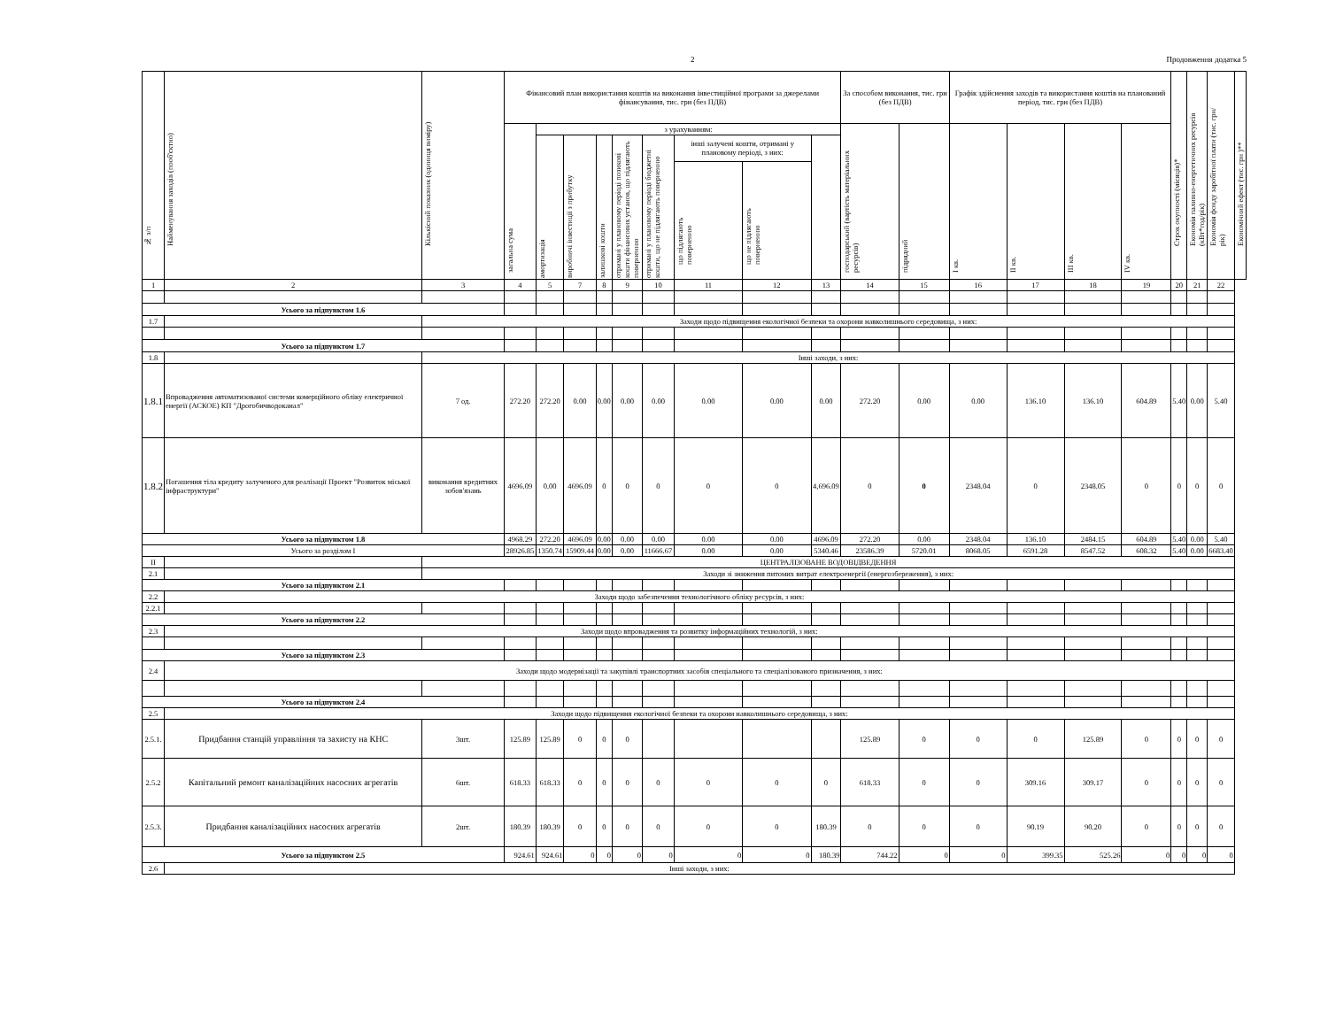2 Продовження додатка 5
| № з/п | Найменування заходів (пооб'єктно) | Кількісний показник (одиниця виміру) | Фінансовий план використання коштів на виконання інвестиційної програми за джерелами фінансування, тис. грн (без ПДВ) | | | | | | | | | За способом виконання, тис. грн (без ПДВ) | | Графік здійснення заходів та використання коштів на планований період, тис. грн (без ПДВ) | | | | Строк окупності (місяців)* | Економія паливно-енергетичних ресурсів (кВт*год/рік) | Економія фонду заробітної плати (тис. грн/рік) | Економічний ефект (тис. грн )** |
| --- | --- | --- | --- | --- | --- | --- | --- | --- | --- | --- | --- | --- | --- | --- | --- | --- | --- | --- | --- | --- | --- |
| | | | загальна сума | з урахуванням: | | | | | | | | господарський (вартість матеріальних ресурсів) | підрядний | I кв. | II кв. | III кв. | IV кв. | | | | |
| | | | | амортизація | виробничі інвестиції з прибутку | залишкові кошти | отримані у плановому періоді позикові кошти фінансових установ, що підлягають поверненню | отримані у плановому періоді бюджетні кошти, що не підлягають поверненню | інші залучені кошти, отримані у плановому періоді, з них: | | | | | | | | | | | | |
| | | | | | | | | | що підлягають поверненню | що не підлягають поверненню | | | | | | | | | | | |
| 1 | 2 | 3 | 4 | 5 | 7 | 8 | 9 | 10 | 11 | 12 | 13 | 14 | 15 | 16 | 17 | 18 | 19 | 20 | 21 | 22 | |
| Усього за підпунктом 1.6 | | | | | | | | | | | | | | | | | | | | | |
| 1.7 | | Заходи щодо підвищення екологічної безпеки та охорони навколишнього середовища, з них: | | | | | | | | | | | | | | | | | | | |
| Усього за підпунктом 1.7 | | | | | | | | | | | | | | | | | | | | | |
| 1.8 | | Інші заходи, з них: | | | | | | | | | | | | | | | | | | | |
| 1.8.1 | Впровадження автоматизованої системи комерційного обліку електричної енергії (АСКОЕ) КП "Дрогобичводоканал" | 7 од. | 272.20 | 272.20 | 0.00 | 0.00 | 0.00 | 0.00 | 0.00 | 0.00 | 0.00 | 272.20 | 0.00 | 0.00 | 136.10 | 136.10 | 604.89 | 5.40 | 0.00 | 5.40 | |
| 1.8.2 | Погашення тіла кредиту залученого для реалізації Проект "Розвиток міської інфраструктури" | виконання кредитних зобов'язань | 4696.09 | 0.00 | 4696.09 | 0 | 0 | 0 | 0 | 0 | 4,696.09 | 0 | 0 | 2348.04 | 0 | 2348.05 | 0 | 0 | 0 | 0 | |
| Усього за підпунктом 1.8 | | | 4968.29 | 272.20 | 4696.09 | 0.00 | 0.00 | 0.00 | 0.00 | 0.00 | 4696.09 | 272.20 | 0.00 | 2348.04 | 136.10 | 2484.15 | 604.89 | 5.40 | 0.00 | 5.40 | |
| Усього за розділом I | | | 28926.85 | 1350.74 | 15909.44 | 0.00 | 0.00 | 11666.67 | 0.00 | 0.00 | 5340.46 | 23586.39 | 5720.01 | 8068.05 | 6591.28 | 8547.52 | 608.32 | 5.40 | 0.00 | 6683.40 | |
| II | | ЦЕНТРАЛІЗОВАНЕ ВОДОВІДВЕДЕННЯ | | | | | | | | | | | | | | | | | | | |
| 2.1 | | Заходи зі зниження питомих витрат електроенергії (енергозбереження), з них: | | | | | | | | | | | | | | | | | | | |
| Усього за підпунктом 2.1 | | | | | | | | | | | | | | | | | | | | | |
| 2.2 | Заходи щодо забезпечення технологічного обліку ресурсів, з них: | | | | | | | | | | | | | | | | | | | | |
| 2.2.1 | | | | | | | | | | | | | | | | | | | | | |
| Усього за підпунктом 2.2 | | | | | | | | | | | | | | | | | | | | | |
| 2.3 | Заходи щодо впровадження та розвитку інформаційних технологій, з них: | | | | | | | | | | | | | | | | | | | | |
| Усього за підпунктом 2.3 | | | | | | | | | | | | | | | | | | | | | |
| 2.4 | Заходи щодо модернізації та закупівлі транспортних засобів спеціального та спеціалізованого призначення, з них: | | | | | | | | | | | | | | | | | | | | |
| Усього за підпунктом 2.4 | | | | | | | | | | | | | | | | | | | | | |
| 2.5 | Заходи щодо підвищення екологічної безпеки та охорони навколишнього середовища, з них: | | | | | | | | | | | | | | | | | | | | |
| 2.5.1. | Придбання станцій управління та захисту на КНС | 3шт. | 125.89 | 125.89 | 0 | 0 | 0 | | | | | 125.89 | 0 | 0 | 0 | 125.89 | 0 | 0 | 0 | 0 | |
| 2.5.2 | Капітальний ремонт каналізаційних насосних агрегатів | 6шт. | 618.33 | 618.33 | 0 | 0 | 0 | 0 | 0 | 0 | 0 | 618.33 | 0 | 0 | 309.16 | 309.17 | 0 | 0 | 0 | 0 | |
| 2.5.3. | Придбання каналізаційних насосних агрегатів | 2шт. | 180.39 | 180.39 | 0 | 0 | 0 | 0 | 0 | 0 | 180.39 | 0 | 0 | 0 | 90.19 | 90.20 | 0 | 0 | 0 | 0 | |
| Усього за підпунктом 2.5 | | | 924.61 | 924.61 | 0 | 0 | 0 | 0 | 0 | 0 | 180.39 | 744.22 | 0 | 0 | 399.35 | 525.26 | 0 | 0 | 0 | 0 | |
| 2.6 | Інші заходи, з них: | | | | | | | | | | | | | | | | | | | | |